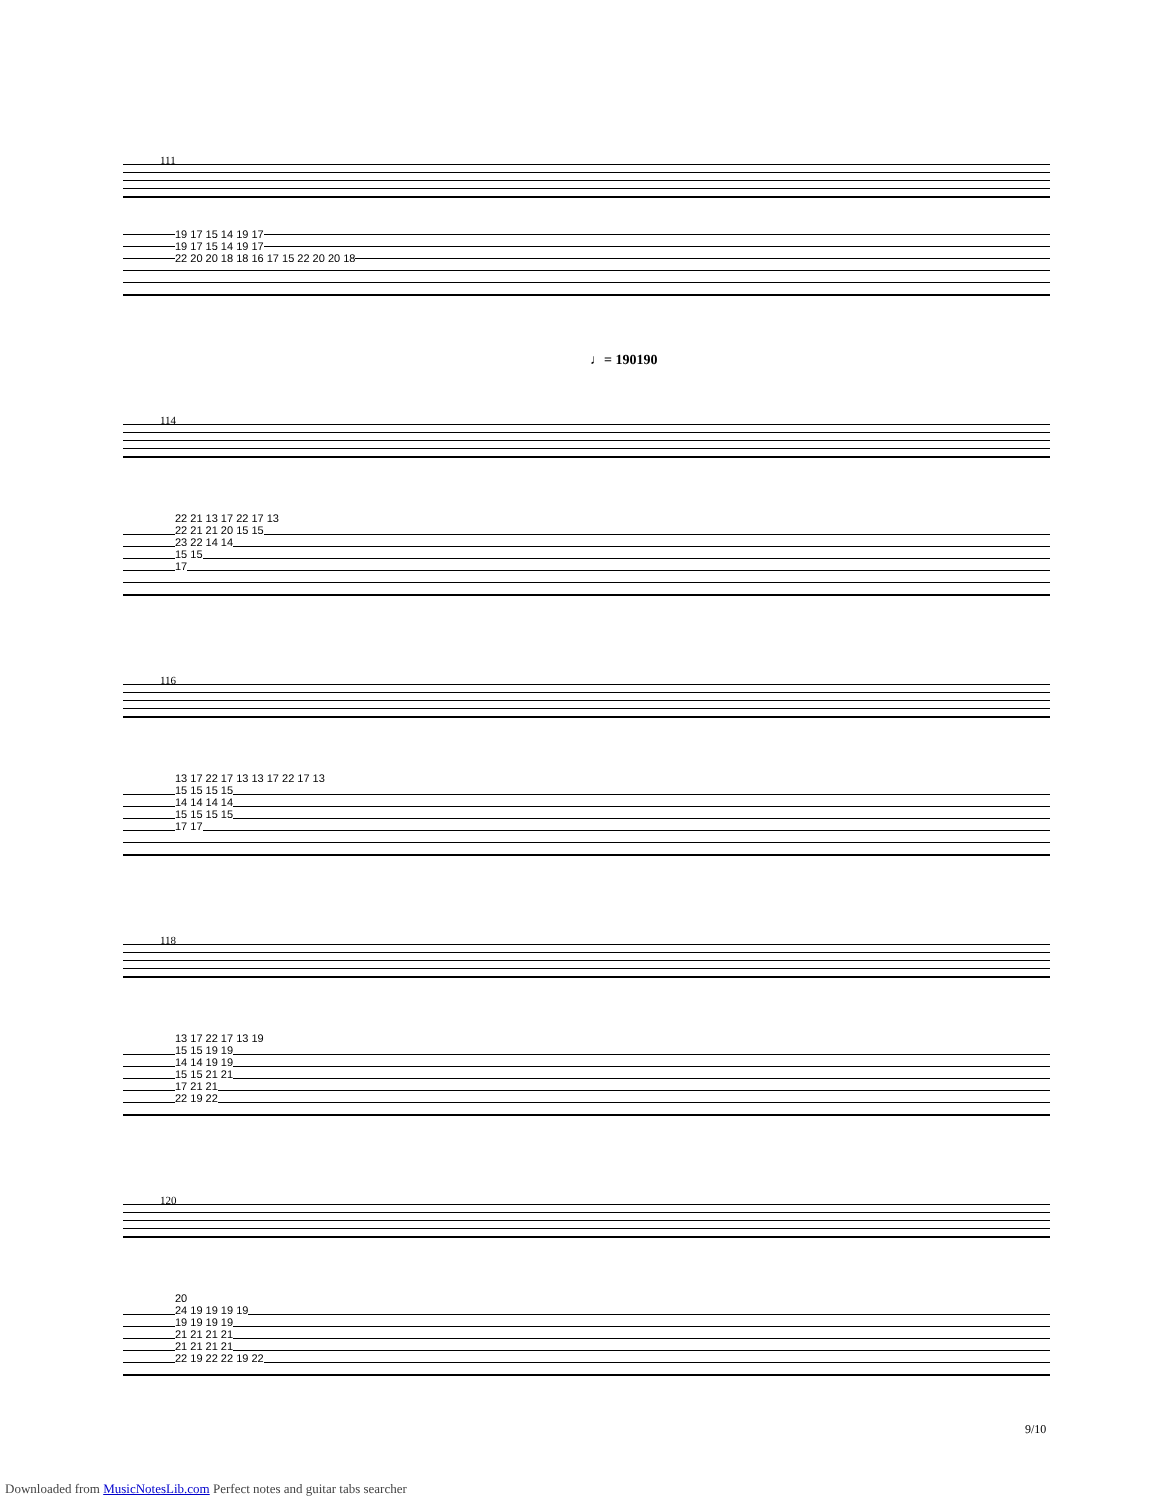111
19 17 15 14 19 17
19 17 15 14 19 17
22 20 20 18 18 16 17 15 22 20 20 18
♩= 190190
114
22 21 13 17 22 17 13
22 21 21 20 15 15
23 22 14 14
15 15
17
116
13 17 22 17 13 13 17 22 17 13
15 15 15 15
14 14 14 14
15 15 15 15
17 17
118
13 17 22 17 13 19
15 15 19 19
14 14 19 19
15 15 21 21
17 21 21
22 19 22
120
20
24 19 19 19 19
19 19 19 19
21 21 21 21
21 21 21 21
22 19 22 22 19 22
9/10
Downloaded from MusicNotesLib.com Perfect notes and guitar tabs searcher